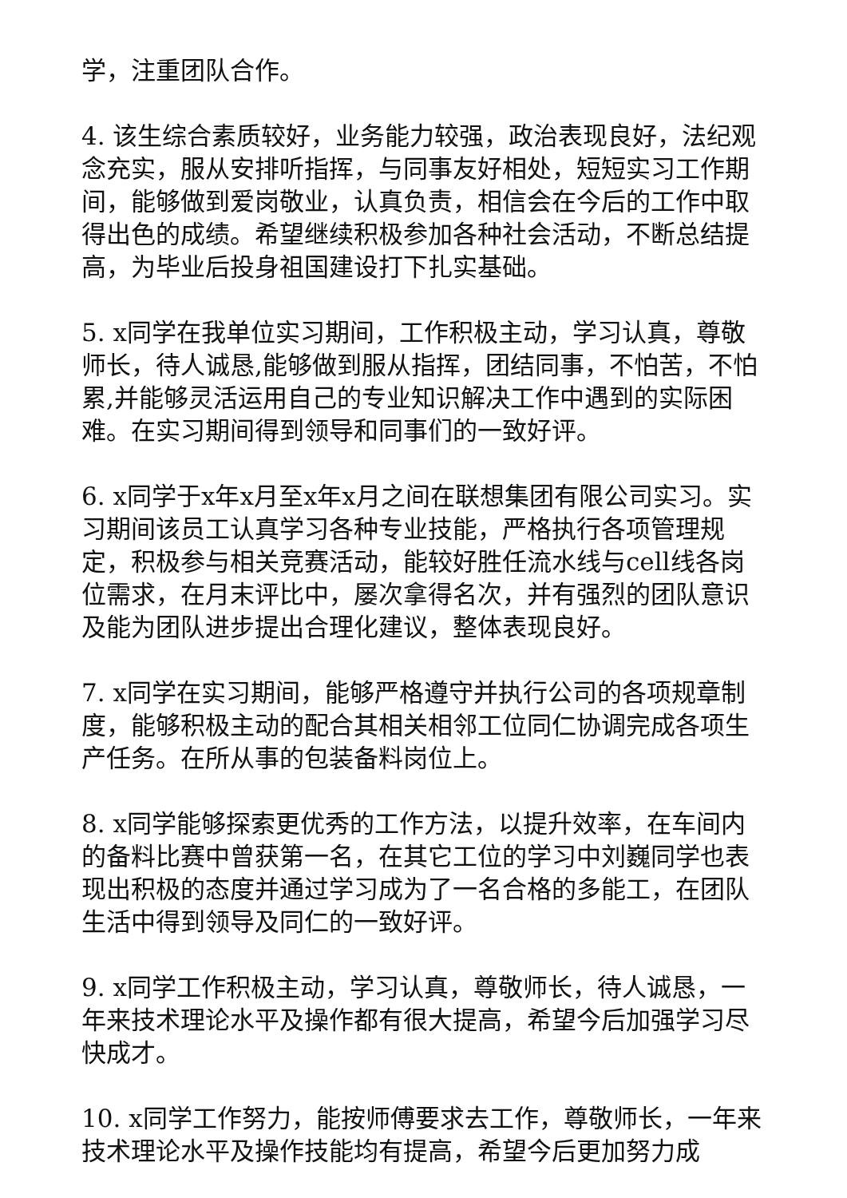学，注重团队合作。
4. 该生综合素质较好，业务能力较强，政治表现良好，法纪观念充实，服从安排听指挥，与同事友好相处，短短实习工作期间，能够做到爱岗敬业，认真负责，相信会在今后的工作中取得出色的成绩。希望继续积极参加各种社会活动，不断总结提高，为毕业后投身祖国建设打下扎实基础。
5. x同学在我单位实习期间，工作积极主动，学习认真，尊敬师长，待人诚恳,能够做到服从指挥，团结同事，不怕苦，不怕累,并能够灵活运用自己的专业知识解决工作中遇到的实际困难。在实习期间得到领导和同事们的一致好评。
6. x同学于x年x月至x年x月之间在联想集团有限公司实习。实习期间该员工认真学习各种专业技能，严格执行各项管理规定，积极参与相关竞赛活动，能较好胜任流水线与cell线各岗位需求，在月末评比中，屡次拿得名次，并有强烈的团队意识及能为团队进步提出合理化建议，整体表现良好。
7. x同学在实习期间，能够严格遵守并执行公司的各项规章制度，能够积极主动的配合其相关相邻工位同仁协调完成各项生产任务。在所从事的包装备料岗位上。
8. x同学能够探索更优秀的工作方法，以提升效率，在车间内的备料比赛中曾获第一名，在其它工位的学习中刘巍同学也表现出积极的态度并通过学习成为了一名合格的多能工，在团队生活中得到领导及同仁的一致好评。
9. x同学工作积极主动，学习认真，尊敬师长，待人诚恳，一年来技术理论水平及操作都有很大提高，希望今后加强学习尽快成才。
10. x同学工作努力，能按师傅要求去工作，尊敬师长，一年来技术理论水平及操作技能均有提高，希望今后更加努力成